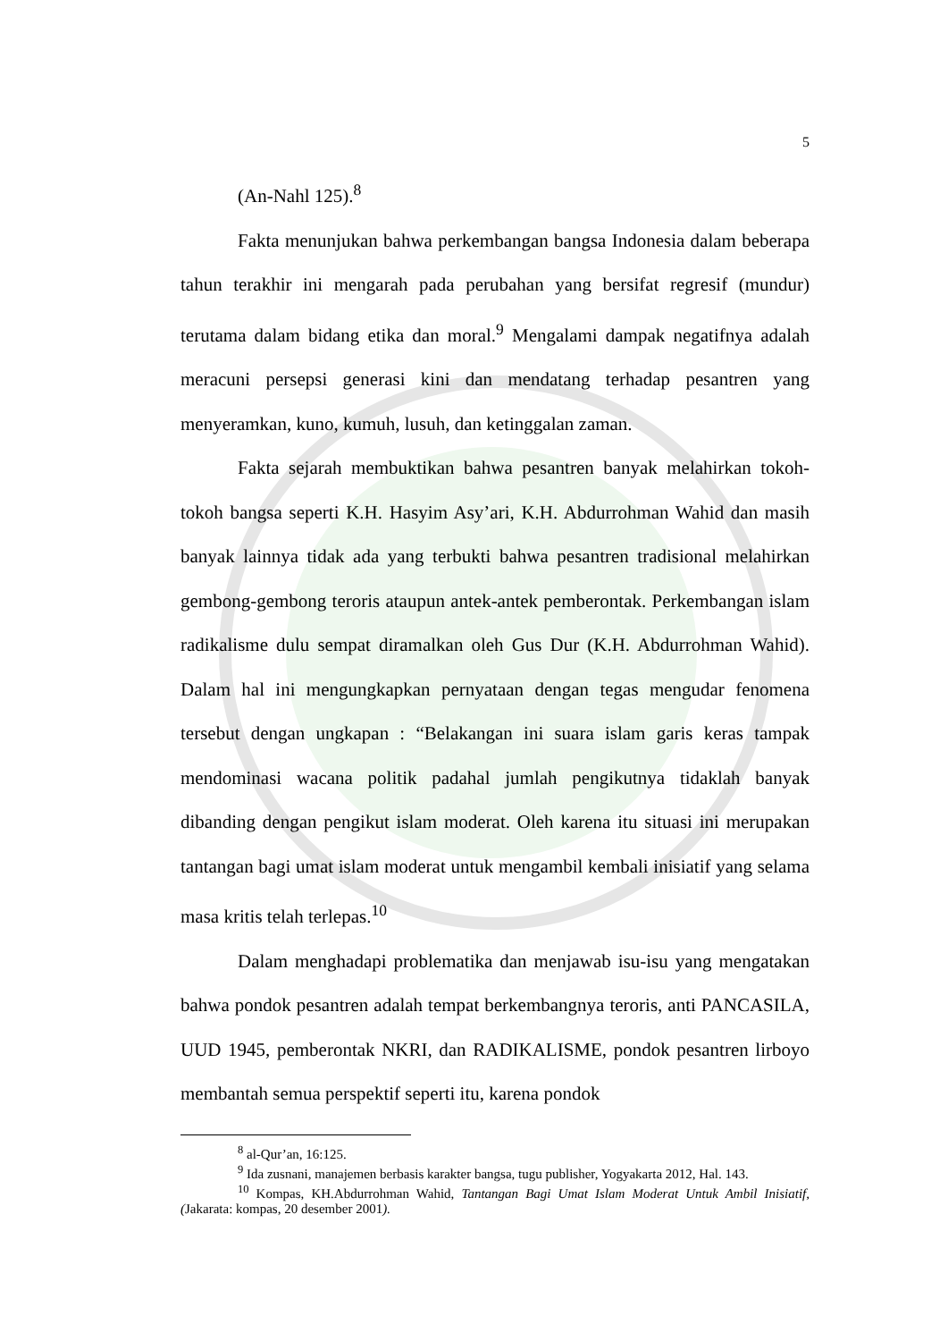5
(An-Nahl 125).<sup>8</sup>
Fakta menunjukan bahwa perkembangan bangsa Indonesia dalam beberapa tahun terakhir ini mengarah pada perubahan yang bersifat regresif (mundur) terutama dalam bidang etika dan moral.<sup>9</sup> Mengalami dampak negatifnya adalah meracuni persepsi generasi kini dan mendatang terhadap pesantren yang menyeramkan, kuno, kumuh, lusuh, dan ketinggalan zaman.
Fakta sejarah membuktikan bahwa pesantren banyak melahirkan tokoh-tokoh bangsa seperti K.H. Hasyim Asy’ari, K.H. Abdurrohman Wahid dan masih banyak lainnya tidak ada yang terbukti bahwa pesantren tradisional melahirkan gembong-gembong teroris ataupun antek-antek pemberontak. Perkembangan islam radikalisme dulu sempat diramalkan oleh Gus Dur (K.H. Abdurrohman Wahid). Dalam hal ini mengungkapkan pernyataan dengan tegas mengudar fenomena tersebut dengan ungkapan : “Belakangan ini suara islam garis keras tampak mendominasi wacana politik padahal jumlah pengikutnya tidaklah banyak dibanding dengan pengikut islam moderat. Oleh karena itu situasi ini merupakan tantangan bagi umat islam moderat untuk mengambil kembali inisiatif yang selama masa kritis telah terlepas.<sup>10</sup>
Dalam menghadapi problematika dan menjawab isu-isu yang mengatakan bahwa pondok pesantren adalah tempat berkembangnya teroris, anti PANCASILA, UUD 1945, pemberontak NKRI, dan RADIKALISME, pondok pesantren lirboyo membantah semua perspektif seperti itu, karena pondok
<sup>8</sup> al-Qur’an, 16:125.
<sup>9</sup> Ida zusnani, manajemen berbasis karakter bangsa, tugu publisher, Yogyakarta 2012, Hal. 143.
<sup>10</sup> Kompas, KH.Abdurrohman Wahid, Tantangan Bagi Umat Islam Moderat Untuk Ambil Inisiatif, (Jakarata: kompas, 20 desember 2001).